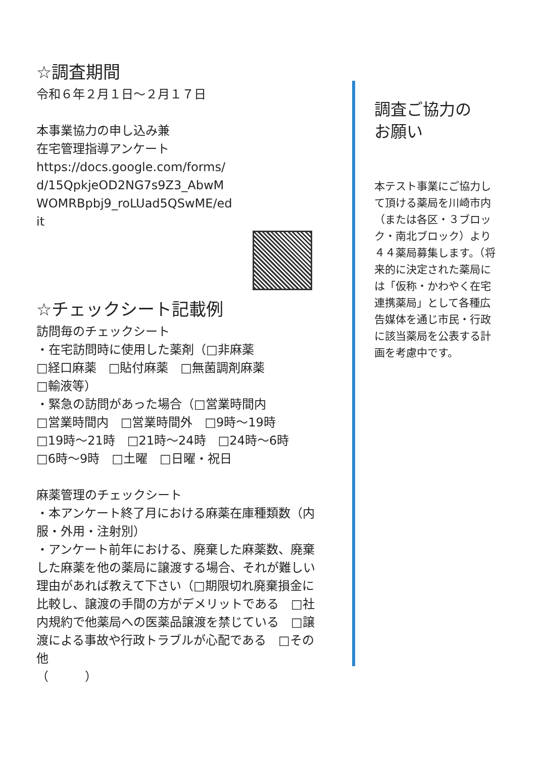☆調査期間
令和６年２月１日～２月１７日
本事業協力の申し込み兼
在宅管理指導アンケート
https://docs.google.com/forms/
d/15QpkjeOD2NG7s9Z3_AbwM
WOMRBpbj9_roLUad5QSwME/ed
it
☆チェックシート記載例
訪問毎のチェックシート
・在宅訪問時に使用した薬剤（□非麻薬
□経口麻薬　□貼付麻薬　□無菌調剤麻薬
□輸液等）
・緊急の訪問があった場合（□営業時間内
□営業時間内　□営業時間外　□9時～19時
□19時～21時　□21時～24時　□24時～6時　□6時～9時　□土曜　□日曜・祝日
麻薬管理のチェックシート
・本アンケート終了月における麻薬在庫種類数（内服・外用・注射別）
・アンケート前年における、廃棄した麻薬数、廃棄した麻薬を他の薬局に譲渡する場合、それが難しい理由があれば教えて下さい（□期限切れ廃棄損金に比較し、譲渡の手間の方がデメリットである　□社内規約で他薬局への医薬品譲渡を禁じている　□譲渡による事故や行政トラブルが心配である　□その他
（　　　）
調査ご協力の
お願い
本テスト事業にご協力して頂ける薬局を川崎市内（または各区・３ブロック・南北ブロック）より４４薬局募集します。（将来的に決定された薬局には「仮称・かわやく在宅連携薬局」として各種広告媒体を通じ市民・行政に該当薬局を公表する計画を考慮中です。